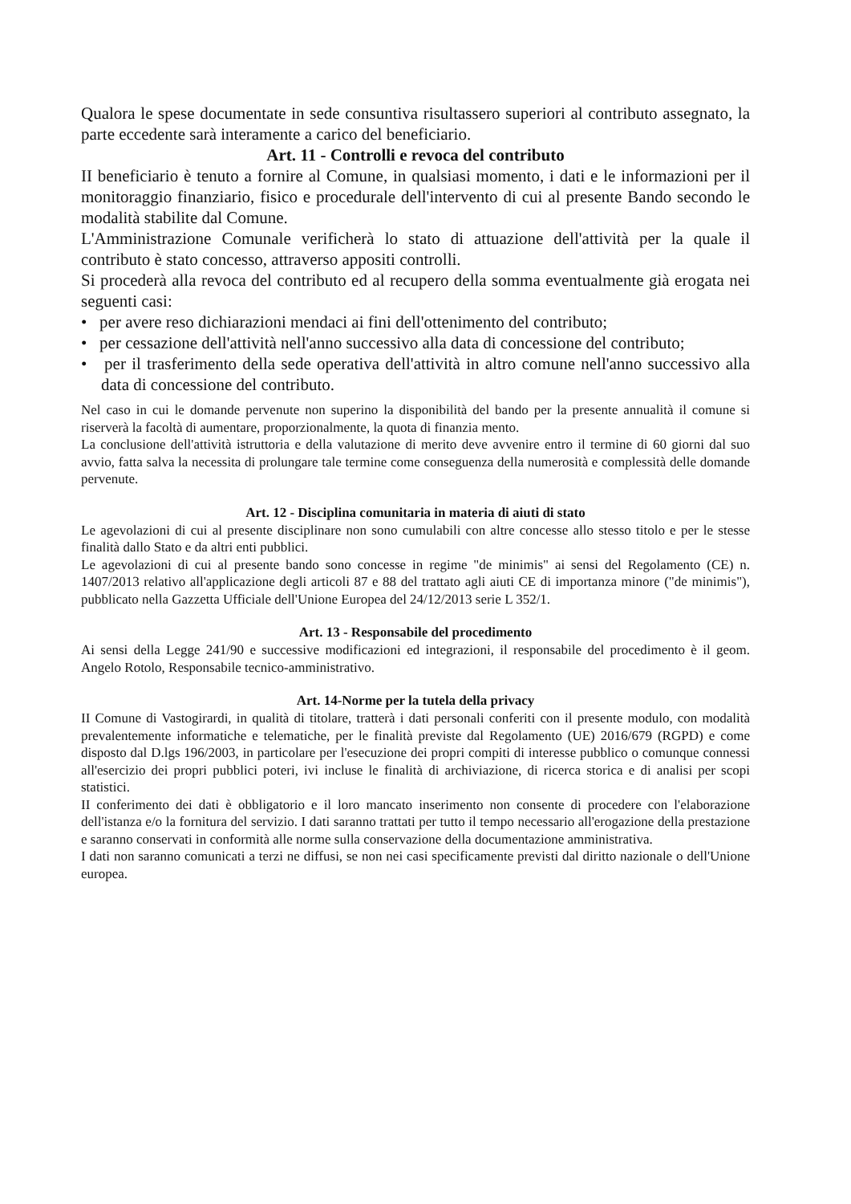Qualora le spese documentate in sede consuntiva risultassero superiori al contributo assegnato, la parte eccedente sarà interamente a carico del beneficiario.
Art. 11 - Controlli e revoca del contributo
II beneficiario è tenuto a fornire al Comune, in qualsiasi momento, i dati e le informazioni per il monitoraggio finanziario, fisico e procedurale dell'intervento di cui al presente Bando secondo le modalità stabilite dal Comune.
L'Amministrazione Comunale verificherà lo stato di attuazione dell'attività per la quale il contributo è stato concesso, attraverso appositi controlli.
Si procederà alla revoca del contributo ed al recupero della somma eventualmente già erogata nei seguenti casi:
• per avere reso dichiarazioni mendaci ai fini dell'ottenimento del contributo;
• per cessazione dell'attività nell'anno successivo alla data di concessione del contributo;
• per il trasferimento della sede operativa dell'attività in altro comune nell'anno successivo alla data di concessione del contributo.
Nel caso in cui le domande pervenute non superino la disponibilità del bando per la presente annualità il comune si riserverà la facoltà di aumentare, proporzionalmente, la quota di finanzia mento.
La conclusione dell'attività istruttoria e della valutazione di merito deve avvenire entro il termine di 60 giorni dal suo avvio, fatta salva la necessita di prolungare tale termine come conseguenza della numerosità e complessità delle domande pervenute.
Art. 12 - Disciplina comunitaria in materia di aiuti di stato
Le agevolazioni di cui al presente disciplinare non sono cumulabili con altre concesse allo stesso titolo e per le stesse finalità dallo Stato e da altri enti pubblici.
Le agevolazioni di cui al presente bando sono concesse in regime "de minimis" ai sensi del Regolamento (CE) n. 1407/2013 relativo all'applicazione degli articoli 87 e 88 del trattato agli aiuti CE di importanza minore ("de minimis"), pubblicato nella Gazzetta Ufficiale dell'Unione Europea del 24/12/2013 serie L 352/1.
Art. 13 - Responsabile del procedimento
Ai sensi della Legge 241/90 e successive modificazioni ed integrazioni, il responsabile del procedimento è il geom. Angelo Rotolo, Responsabile tecnico-amministrativo.
Art. 14-Norme per la tutela della privacy
II Comune di Vastogirardi, in qualità di titolare, tratterà i dati personali conferiti con il presente modulo, con modalità prevalentemente informatiche e telematiche, per le finalità previste dal Regolamento (UE) 2016/679 (RGPD) e come disposto dal D.lgs 196/2003, in particolare per l'esecuzione dei propri compiti di interesse pubblico o comunque connessi all'esercizio dei propri pubblici poteri, ivi incluse le finalità di archiviazione, di ricerca storica e di analisi per scopi statistici.
II conferimento dei dati è obbligatorio e il loro mancato inserimento non consente di procedere con l'elaborazione dell'istanza e/o la fornitura del servizio. I dati saranno trattati per tutto il tempo necessario all'erogazione della prestazione e saranno conservati in conformità alle norme sulla conservazione della documentazione amministrativa.
I dati non saranno comunicati a terzi ne diffusi, se non nei casi specificamente previsti dal diritto nazionale o dell'Unione europea.